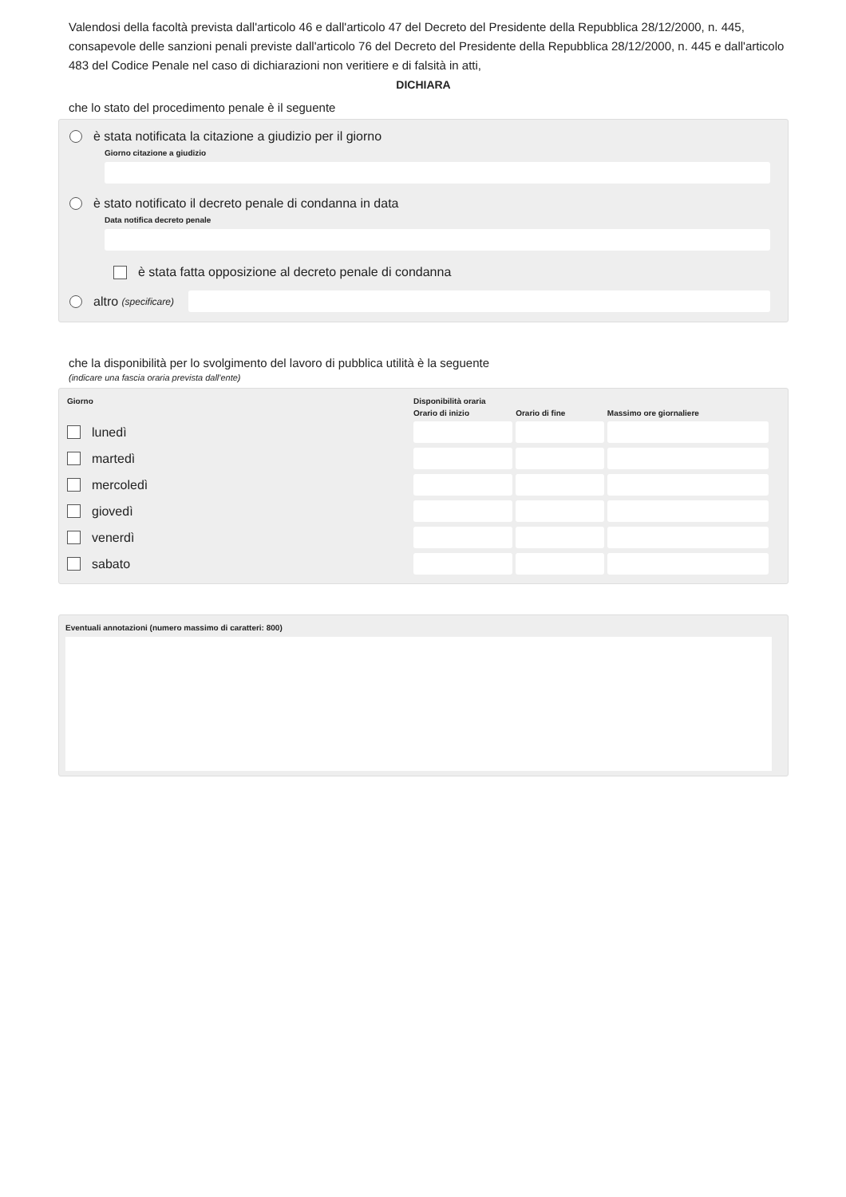Valendosi della facoltà prevista dall'articolo 46 e dall'articolo 47 del Decreto del Presidente della Repubblica 28/12/2000, n. 445, consapevole delle sanzioni penali previste dall'articolo 76 del Decreto del Presidente della Repubblica 28/12/2000, n. 445 e dall'articolo 483 del Codice Penale nel caso di dichiarazioni non veritiere e di falsità in atti,
DICHIARA
che lo stato del procedimento penale è il seguente
è stata notificata la citazione a giudizio per il giorno
Giorno citazione a giudizio
è stato notificato il decreto penale di condanna in data
Data notifica decreto penale
è stata fatta opposizione al decreto penale di condanna
altro (specificare)
che la disponibilità per lo svolgimento del lavoro di pubblica utilità è la seguente
(indicare una fascia oraria prevista dall'ente)
| Giorno | Disponibilità oraria | | |
| --- | --- | --- | --- |
| | Orario di inizio | Orario di fine | Massimo ore giornaliere |
| lunedì | | | |
| martedì | | | |
| mercoledì | | | |
| giovedì | | | |
| venerdì | | | |
| sabato | | | |
Eventuali annotazioni (numero massimo di caratteri: 800)